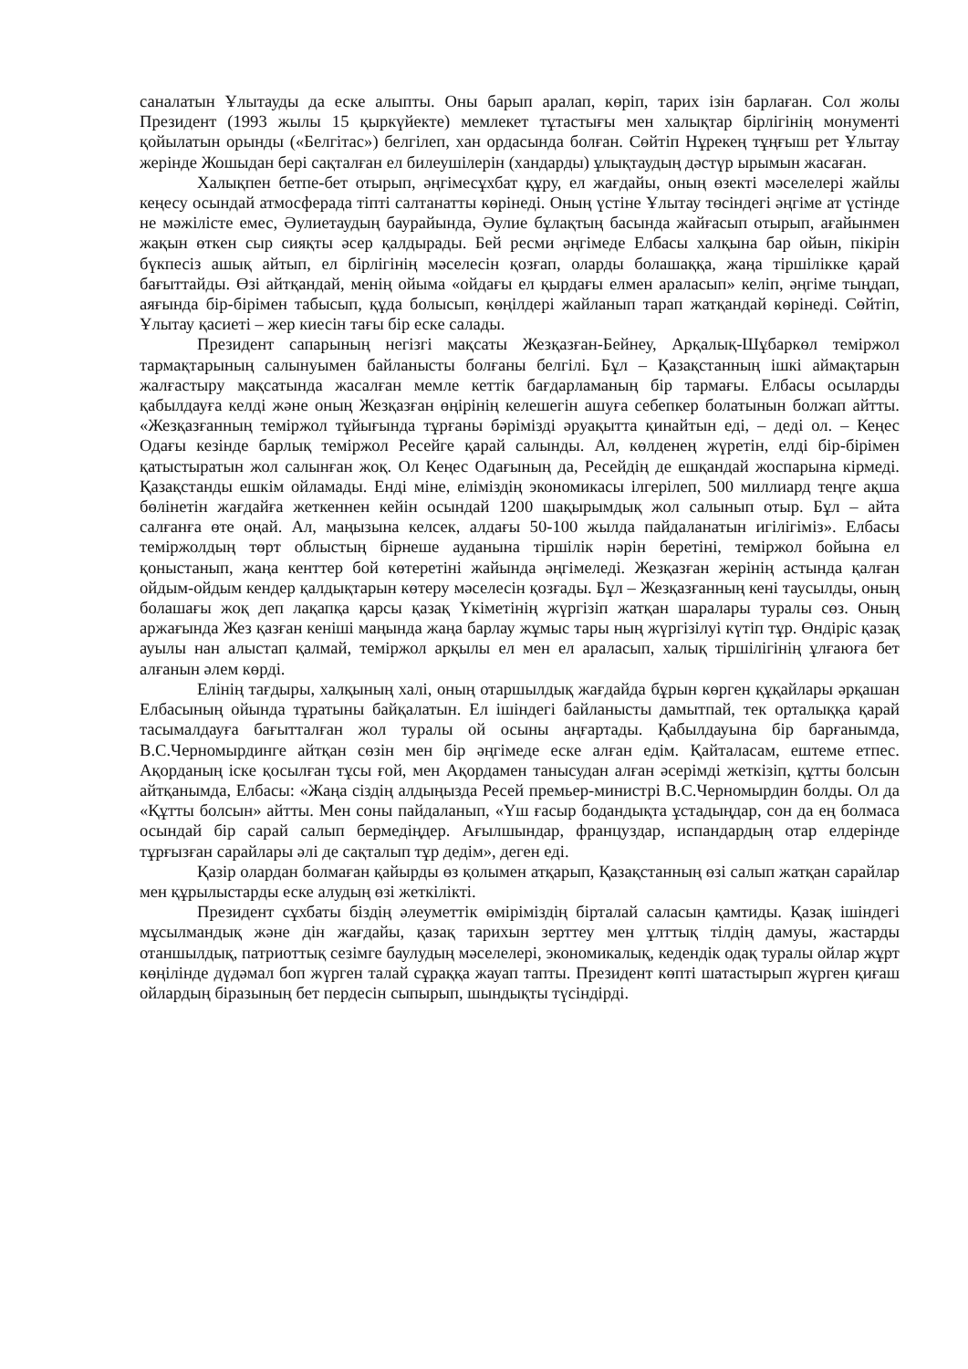саналатын Ұлытауды да еске алыпты. Оны барып аралап, көріп, тарих ізін барлаған. Сол жолы Президент (1993 жылы 15 қыркүйекте) мемлекет тұтастығы мен халықтар бірлігінің монументі қойылатын орынды («Белгітас») белгілеп, хан ордасында болған. Сөйтіп Нұрекең тұңғыш рет Ұлытау жерінде Жошыдан бері сақталған ел билеушілерін (хандарды) ұлықтаудың дәстүр ырымын жасаған.
Халықпен бетпе-бет отырып, әңгімесұхбат құру, ел жағдайы, оның өзекті мәселелері жайлы кеңесу осындай атмосферада тіпті салтанатты көрінеді. Оның үстіне Ұлытау төсіндегі әңгіме ат үстінде не мәжілісте емес, Әулиетаудың баурайында, Әулие бұлақтың басында жайғасып отырып, ағайынмен жақын өткен сыр сияқты әсер қалдырады. Бей ресми әңгімеде Елбасы халқына бар ойын, пікірін бүкпесіз ашық айтып, ел бірлігінің мәселесін қозғап, оларды болашаққа, жаңа тіршілікке қарай бағыттайды. Өзі айтқандай, менің ойыма «ойдағы ел қырдағы елмен араласып» келіп, әңгіме тыңдап, аяғында бір-бірімен табысып, құда болысып, көңілдері жайланып тарап жатқандай көрінеді. Сөйтіп, Ұлытау қасиеті – жер киесін тағы бір еске салады.
Президент сапарының негізгі мақсаты Жезқазған-Бейнеу, Арқалық-Шұбаркөл теміржол тармақтарының салынуымен байланысты болғаны белгілі. Бұл – Қазақстанның ішкі аймақтарын жалғастыру мақсатында жасалған мемле кеттік бағдарламаның бір тармағы. Елбасы осыларды қабылдауға келді және оның Жезқазған өңірінің келешегін ашуға себепкер болатынын болжап айтты. «Жезқазғанның теміржол тұйығында тұрғаны бәрімізді әруақытта қинайтын еді, – деді ол. – Кеңес Одағы кезінде барлық теміржол Ресейге қарай салынды. Ал, көлденең жүретін, елді бір-бірімен қатыстыратын жол салынған жоқ. Ол Кеңес Одағының да, Ресейдің де ешқандай жоспарына кірмеді. Қазақстанды ешкім ойламады. Енді міне, еліміздің экономикасы ілгерілеп, 500 миллиард теңге ақша бөлінетін жағдайға жеткеннен кейін осындай 1200 шақырымдық жол салынып отыр. Бұл – айта салғанға өте оңай. Ал, маңызына келсек, алдағы 50-100 жылда пайдаланатын игілігіміз». Елбасы теміржолдың төрт облыстың бірнеше ауданына тіршілік нәрін беретіні, теміржол бойына ел қоныстанып, жаңа кенттер бой көтеретіні жайында әңгімеледі. Жезқазған жерінің астында қалған ойдым-ойдым кендер қалдықтарын көтеру мәселесін қозғады. Бұл – Жезқазғанның кені таусылды, оның болашағы жоқ деп лақапқа қарсы қазақ Үкіметінің жүргізіп жатқан шаралары туралы сөз. Оның аржағында Жез қазған кеніші маңында жаңа барлау жұмыс тары ның жүргізілуі күтіп тұр. Өндіріс қазақ ауылы нан алыстап қалмай, теміржол арқылы ел мен ел араласып, халық тіршілігінің ұлғаюға бет алғанын әлем көрді.
Елінің тағдыры, халқының халі, оның отаршылдық жағдайда бұрын көрген құқайлары әрқашан Елбасының ойында тұратыны байқалатын. Ел ішіндегі байланысты дамытпай, тек орталыққа қарай тасымалдауға бағытталған жол туралы ой осыны аңғартады. Қабылдауына бір барғанымда, В.С.Черномырдинге айтқан сөзін мен бір әңгімеде еске алған едім. Қайталасам, ештеме етпес. Ақорданың іске қосылған тұсы ғой, мен Ақордамен танысудан алған әсерімді жеткізіп, құтты болсын айтқанымда, Елбасы: «Жаңа сіздің алдыңызда Ресей премьер-министрі В.С.Черномырдин болды. Ол да «Құтты болсын» айтты. Мен соны пайдаланып, «Үш ғасыр бодандықта ұстадыңдар, сон да ең болмаса осындай бір сарай салып бермедіңдер. Ағылшындар, француздар, испандардың отар елдерінде тұрғызған сарайлары әлі де сақталып тұр дедім», деген еді.
Қазір олардан болмаған қайырды өз қолымен атқарып, Қазақстанның өзі салып жатқан сарайлар мен құрылыстарды еске алудың өзі жеткілікті.
Президент сұхбаты біздің әлеуметтік өміріміздің бірталай саласын қамтиды. Қазақ ішіндегі мұсылмандық және дін жағдайы, қазақ тарихын зерттеу мен ұлттық тілдің дамуы, жастарды отаншылдық, патриоттық сезімге баулудың мәселелері, экономикалық, кедендік одақ туралы ойлар жұрт көңілінде дүдәмал боп жүрген талай сұраққа жауап тапты. Президент көпті шатастырып жүрген қиғаш ойлардың біразының бет пердесін сыпырып, шындықты түсіндірді.